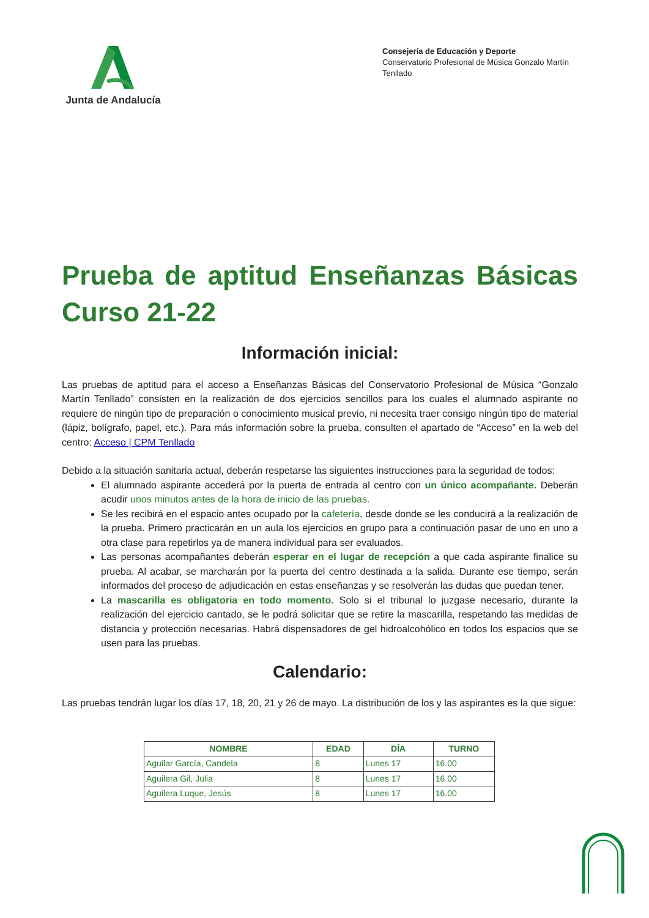Junta de Andalucía
Consejería de Educación y Deporte
Conservatorio Profesional de Música Gonzalo Martín Tenllado
Prueba de aptitud Enseñanzas Básicas Curso 21-22
Información inicial:
Las pruebas de aptitud para el acceso a Enseñanzas Básicas del Conservatorio Profesional de Música “Gonzalo Martín Tenllado” consisten en la realización de dos ejercicios sencillos para los cuales el alumnado aspirante no requiere de ningún tipo de preparación o conocimiento musical previo, ni necesita traer consigo ningún tipo de material (lápiz, bolígrafo, papel, etc.). Para más información sobre la prueba, consulten el apartado de “Acceso” en la web del centro: Acceso | CPM Tenllado
Debido a la situación sanitaria actual, deberán respetarse las siguientes instrucciones para la seguridad de todos:
El alumnado aspirante accederá por la puerta de entrada al centro con un único acompañante. Deberán acudir unos minutos antes de la hora de inicio de las pruebas.
Se les recibirá en el espacio antes ocupado por la cafetería, desde donde se les conducirá a la realización de la prueba. Primero practicarán en un aula los ejercicios en grupo para a continuación pasar de uno en uno a otra clase para repetirlos ya de manera individual para ser evaluados.
Las personas acompañantes deberán esperar en el lugar de recepción a que cada aspirante finalice su prueba. Al acabar, se marcharán por la puerta del centro destinada a la salida. Durante ese tiempo, serán informados del proceso de adjudicación en estas enseñanzas y se resolverán las dudas que puedan tener.
La mascarilla es obligatoria en todo momento. Solo si el tribunal lo juzgase necesario, durante la realización del ejercicio cantado, se le podrá solicitar que se retire la mascarilla, respetando las medidas de distancia y protección necesarias. Habrá dispensadores de gel hidroalcohólico en todos los espacios que se usen para las pruebas.
Calendario:
Las pruebas tendrán lugar los días 17, 18, 20, 21 y 26 de mayo. La distribución de los y las aspirantes es la que sigue:
| NOMBRE | EDAD | DÍA | TURNO |
| --- | --- | --- | --- |
| Aguilar García, Candela | 8 | Lunes 17 | 16.00 |
| Aguilera Gil, Julia | 8 | Lunes 17 | 16.00 |
| Aguilera Luque, Jesús | 8 | Lunes 17 | 16.00 |